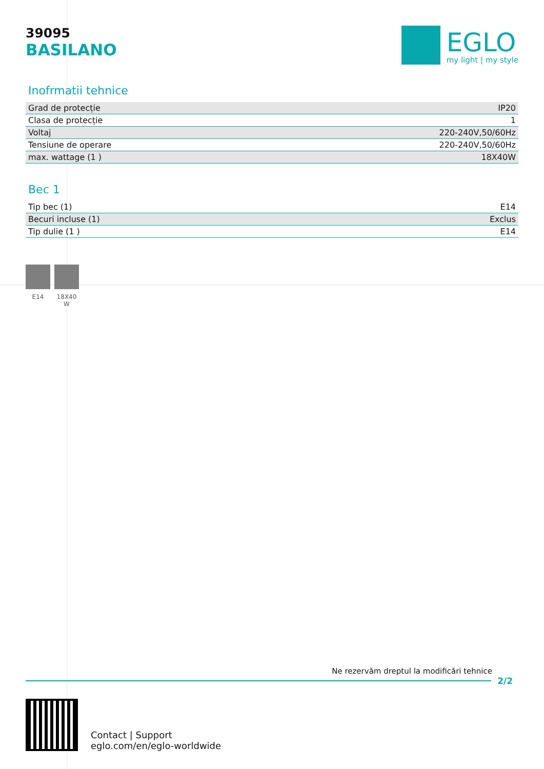39095
BASILANO
EGLO
my light | my style
Inofrmatii tehnice
| Grad de protecție | IP20 |
| Clasa de protecție | 1 |
| Voltaj | 220-240V,50/60Hz |
| Tensiune de operare | 220-240V,50/60Hz |
| max. wattage (1 ) | 18X40W |
Bec 1
| Tip bec (1) | E14 |
| Becuri incluse (1) | Exclus |
| Tip dulie (1 ) | E14 |
E14 18X40 W
Ne rezervăm dreptul la modificări tehnice
2/2
Contact | Support
eglo.com/en/eglo-worldwide